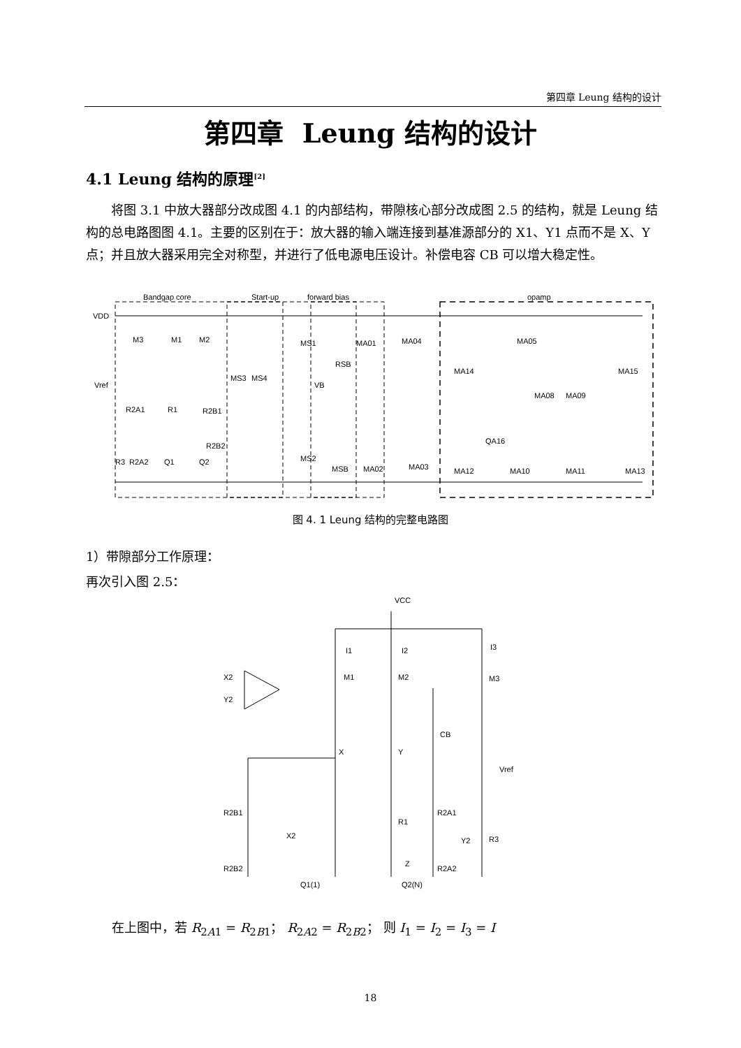第四章 Leung 结构的设计
第四章 Leung 结构的设计
4.1 Leung 结构的原理<sup>[2]</sup>
将图 3.1 中放大器部分改成图 4.1 的内部结构，带隙核心部分改成图 2.5 的结构，就是 Leung 结构的总电路图图 4.1。主要的区别在于：放大器的输入端连接到基准源部分的 X1、Y1 点而不是 X、Y 点；并且放大器采用完全对称型，并进行了低电源电压设计。补偿电容 CB 可以增大稳定性。
Bandgap core
Start-up
forward bias
opamp
VDD
Vref
VB
M3
M1
M2
MS1
MA01
MA04
MA05
MS3
MS4
RSB
MA14
MA15
MA08
MA09
R2A1
R1
R2B1
QA16
R3
R2A2
Q1
Q2
R2B2
MS2
MSB
MA02
MA03
MA12
MA10
MA11
MA13
图 4. 1 Leung 结构的完整电路图
1）带隙部分工作原理：
再次引入图 2.5：
VCC
X2
Y2
I1
I2
I3
M1
M2
M3
CB
X
Y
Vref
R2B1
R1
R2A1
X2
Y2
R3
R2B2
Z
R2A2
Q1(1)
Q2(N)
在上图中，若 R<sub>2A1</sub> = R<sub>2B1</sub>； R<sub>2A2</sub> = R<sub>2B2</sub>； 则 I<sub>1</sub> = I<sub>2</sub> = I<sub>3</sub> = I
18